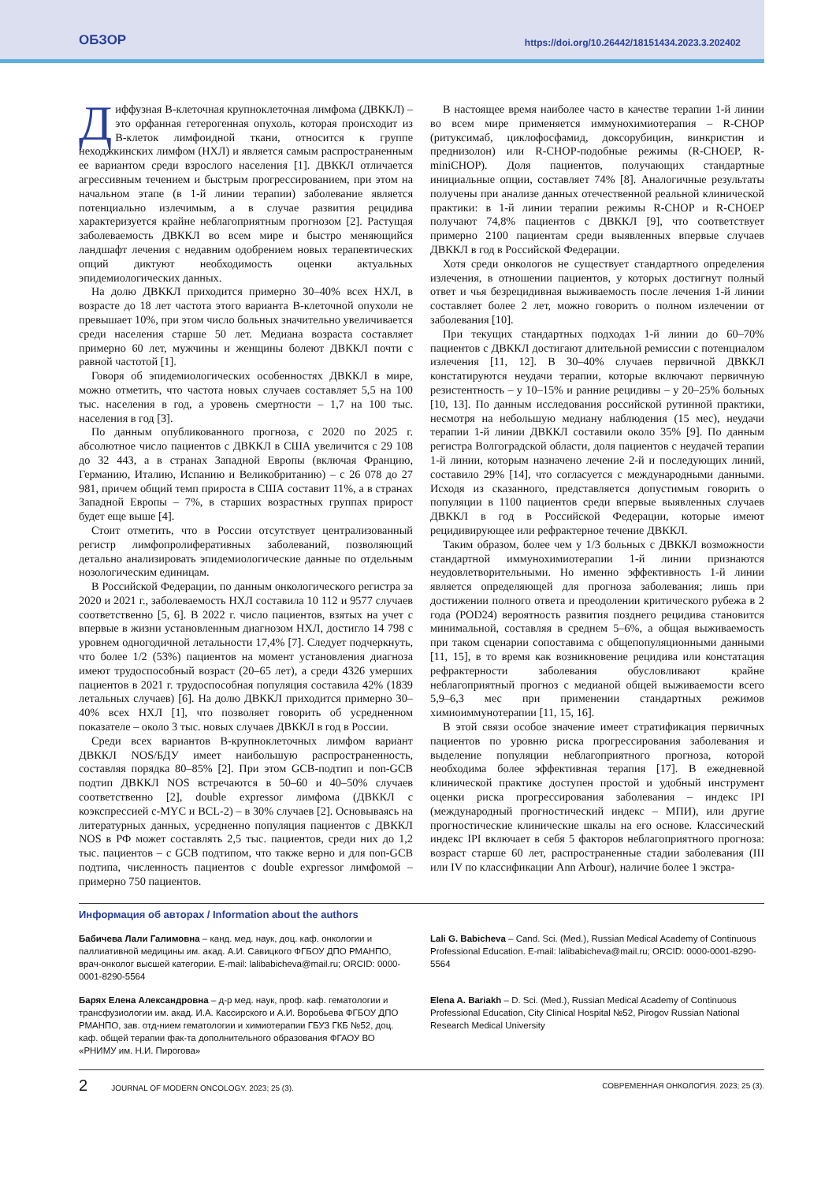ОБЗОР https://doi.org/10.26442/18151434.2023.3.202402
Диффузная В-клеточная крупноклеточная лимфома (ДВККЛ) – это орфанная гетерогенная опухоль, которая происходит из В-клеток лимфоидной ткани, относится к группе неходжкинских лимфом (НХЛ) и является самым распространенным ее вариантом среди взрослого населения [1]. ДВККЛ отличается агрессивным течением и быстрым прогрессированием, при этом на начальном этапе (в 1-й линии терапии) заболевание является потенциально излечимым, а в случае развития рецидива характеризуется крайне неблагоприятным прогнозом [2]. Растущая заболеваемость ДВККЛ во всем мире и быстро меняющийся ландшафт лечения с недавним одобрением новых терапевтических опций диктуют необходимость оценки актуальных эпидемиологических данных.
На долю ДВККЛ приходится примерно 30–40% всех НХЛ, в возрасте до 18 лет частота этого варианта В-клеточной опухоли не превышает 10%, при этом число больных значительно увеличивается среди населения старше 50 лет. Медиана возраста составляет примерно 60 лет, мужчины и женщины болеют ДВККЛ почти с равной частотой [1].
Говоря об эпидемиологических особенностях ДВККЛ в мире, можно отметить, что частота новых случаев составляет 5,5 на 100 тыс. населения в год, а уровень смертности – 1,7 на 100 тыс. населения в год [3].
По данным опубликованного прогноза, с 2020 по 2025 г. абсолютное число пациентов с ДВККЛ в США увеличится с 29 108 до 32 443, а в странах Западной Европы (включая Францию, Германию, Италию, Испанию и Великобританию) – с 26 078 до 27 981, причем общий темп прироста в США составит 11%, а в странах Западной Европы – 7%, в старших возрастных группах прирост будет еще выше [4].
Стоит отметить, что в России отсутствует централизованный регистр лимфопролиферативных заболеваний, позволяющий детально анализировать эпидемиологические данные по отдельным нозологическим единицам.
В Российской Федерации, по данным онкологического регистра за 2020 и 2021 г., заболеваемость НХЛ составила 10 112 и 9577 случаев соответственно [5, 6]. В 2022 г. число пациентов, взятых на учет с впервые в жизни установленным диагнозом НХЛ, достигло 14 798 с уровнем одногодичной летальности 17,4% [7]. Следует подчеркнуть, что более 1/2 (53%) пациентов на момент установления диагноза имеют трудоспособный возраст (20–65 лет), а среди 4326 умерших пациентов в 2021 г. трудоспособная популяция составила 42% (1839 летальных случаев) [6]. На долю ДВККЛ приходится примерно 30–40% всех НХЛ [1], что позволяет говорить об усредненном показателе – около 3 тыс. новых случаев ДВККЛ в год в России.
Среди всех вариантов В-крупноклеточных лимфом вариант ДВККЛ NOS/БДУ имеет наибольшую распространенность, составляя порядка 80–85% [2]. При этом GCB-подтип и non-GCB подтип ДВККЛ NOS встречаются в 50–60 и 40–50% случаев соответственно [2], double expressor лимфома (ДВККЛ с коэкспрессией c-MYC и BCL-2) – в 30% случаев [2]. Основываясь на литературных данных, усредненно популяция пациентов с ДВККЛ NOS в РФ может составлять 2,5 тыс. пациентов, среди них до 1,2 тыс. пациентов – с GCB подтипом, что также верно и для non-GCB подтипа, численность пациентов с double expressor лимфомой – примерно 750 пациентов.
В настоящее время наиболее часто в качестве терапии 1-й линии во всем мире применяется иммунохимиотерапия – R-CHOP (ритуксимаб, циклофосфамид, доксорубицин, винкристин и преднизолон) или R-CHOP-подобные режимы (R-CHOEP, R-miniCHOP). Доля пациентов, получающих стандартные инициальные опции, составляет 74% [8]. Аналогичные результаты получены при анализе данных отечественной реальной клинической практики: в 1-й линии терапии режимы R-CHOP и R-CHOEP получают 74,8% пациентов с ДВККЛ [9], что соответствует примерно 2100 пациентам среди выявленных впервые случаев ДВККЛ в год в Российской Федерации.
Хотя среди онкологов не существует стандартного определения излечения, в отношении пациентов, у которых достигнут полный ответ и чья безрецидивная выживаемость после лечения 1-й линии составляет более 2 лет, можно говорить о полном излечении от заболевания [10].
При текущих стандартных подходах 1-й линии до 60–70% пациентов с ДВККЛ достигают длительной ремиссии с потенциалом излечения [11, 12]. В 30–40% случаев первичной ДВККЛ констатируются неудачи терапии, которые включают первичную резистентность – у 10–15% и ранние рецидивы – у 20–25% больных [10, 13]. По данным исследования российской рутинной практики, несмотря на небольшую медиану наблюдения (15 мес), неудачи терапии 1-й линии ДВККЛ составили около 35% [9]. По данным регистра Волгоградской области, доля пациентов с неудачей терапии 1-й линии, которым назначено лечение 2-й и последующих линий, составило 29% [14], что согласуется с международными данными. Исходя из сказанного, представляется допустимым говорить о популяции в 1100 пациентов среди впервые выявленных случаев ДВККЛ в год в Российской Федерации, которые имеют рецидивирующее или рефрактерное течение ДВККЛ.
Таким образом, более чем у 1/3 больных с ДВККЛ возможности стандартной иммунохимиотерапии 1-й линии признаются неудовлетворительными. Но именно эффективность 1-й линии является определяющей для прогноза заболевания; лишь при достижении полного ответа и преодолении критического рубежа в 2 года (POD24) вероятность развития позднего рецидива становится минимальной, составляя в среднем 5–6%, а общая выживаемость при таком сценарии сопоставима с общепопуляционными данными [11, 15], в то время как возникновение рецидива или констатация рефрактерности заболевания обусловливают крайне неблагоприятный прогноз с медианой общей выживаемости всего 5,9–6,3 мес при применении стандартных режимов химиоиммунотерапии [11, 15, 16].
В этой связи особое значение имеет стратификация первичных пациентов по уровню риска прогрессирования заболевания и выделение популяции неблагоприятного прогноза, которой необходима более эффективная терапия [17]. В ежедневной клинической практике доступен простой и удобный инструмент оценки риска прогрессирования заболевания – индекс IPI (международный прогностический индекс – МПИ), или другие прогностические клинические шкалы на его основе. Классический индекс IPI включает в себя 5 факторов неблагоприятного прогноза: возраст старше 60 лет, распространенные стадии заболевания (III или IV по классификации Ann Arbour), наличие более 1 экстра-
Информация об авторах / Information about the authors
Бабичева Лали Галимовна – канд. мед. наук, доц. каф. онкологии и паллиативной медицины им. акад. А.И. Савицкого ФГБОУ ДПО РМАНПО, врач-онколог высшей категории. E-mail: lalibabicheva@mail.ru; ORCID: 0000-0001-8290-5564
Lali G. Babicheva – Cand. Sci. (Med.), Russian Medical Academy of Continuous Professional Education. E-mail: lalibabicheva@mail.ru; ORCID: 0000-0001-8290-5564
Барях Елена Александровна – д-р мед. наук, проф. каф. гематологии и трансфузиологии им. акад. И.А. Кассирского и А.И. Воробьева ФГБОУ ДПО РМАНПО, зав. отд-нием гематологии и химиотерапии ГБУЗ ГКБ №52, доц. каф. общей терапии фак-та дополнительного образования ФГАОУ ВО «РНИМУ им. Н.И. Пирогова»
Elena A. Bariakh – D. Sci. (Med.), Russian Medical Academy of Continuous Professional Education, City Clinical Hospital №52, Pirogov Russian National Research Medical University
2 JOURNAL OF MODERN ONCOLOGY. 2023; 25 (3). СОВРЕМЕННАЯ ОНКОЛОГИЯ. 2023; 25 (3).